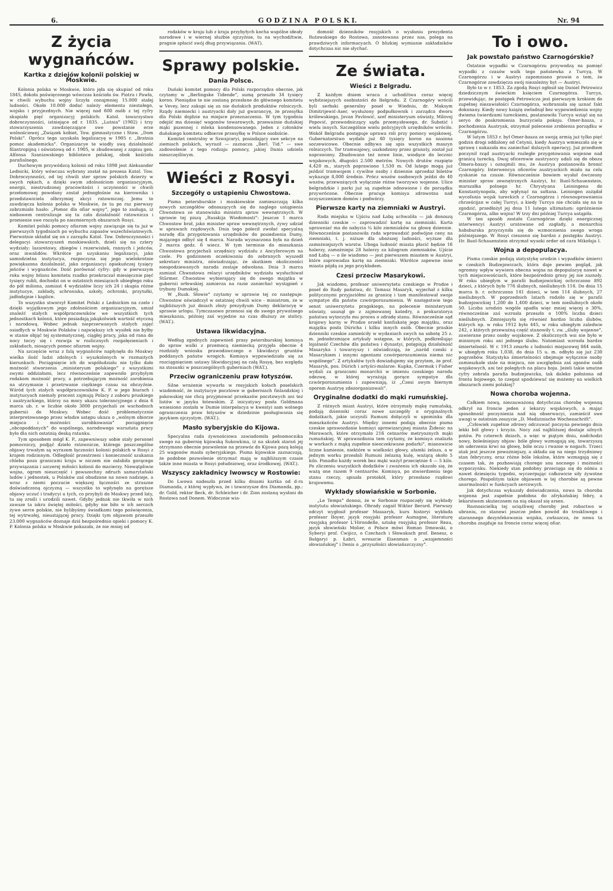6. G O D Z I N A P O L S K I. Nr. 94
Z życia wygnańców.
Kartka z dziejów kolonii polskiej w Moskwie.
Kolonia polska w Moskwie, która jęła się skupiać od roku 1845, dokoła poświęconego wówczas kościoła św. Piotra i Pawła, w chwili wybuchu wojny liczyła conajmniej 15.000 stałej ludności. Około 10.000 dodać należy elementu niestałego, wojska i przyjezdnych. Nie więcej nad 600 osób z tej cyfry skupiało pięć organizacyj polskich: Katol. towarzystwo dobroczynności, istniejące od r. 1835. „Lutnia“ (1902) i trzy stowarzyszenia zawdzięczające swe powstanie erze wolnościowej „Związek kobiet, Tow. gimnastyczne i Stow. „Dom Polski“. Oprócz tego uzyskała legalizacyę w 1905 r. „Bratnia pomoc akademicka“. Organizacye te wiodły swą działalność filantropijną i oświatową od r. 1905, w zbudowanej z zapisu gen. Alfonsa Szaniawskiego bibliotece polskiej, obok kościoła parafialnego.
Duchowym przywódzcą kolonii od roku 1898 jest Aleksander Lednicki, który wówczas wybrany został na prezesa Katol. Tow. Dobroczynności, od tej chwili ster spraw polskich dzierży w swych rękach, a dzięki swym zdolnościom organizacyjnym, energii, niestrudzonej pracowitości i uczynności w chwili przełomowej powołany został jednogłośnie na kierownika i przedstawiciela olbrzymiej akcyi ratowniczej. Jemu to zawdzięcza kolonia polska w Moskwie, że tu po raz pierwszy zabrzmiało hasło: „Pomoc dla ofiar wojny“, jego to zasługa, iż niebawem centralizuje się tu cała działalność ratownicza i promienie swe rozsyła po niezmiernych obszarach Rosyi.
Komitet polski pomocy ofiarom wojny zawiązuje się tu już w pierwszych tygodniach po wybuchu zapasów wszechświatowych. Pierwotnie składał się on z zarządu Katol. Tow. Dobroczynności i delegacyi stowarzyszeń moskiewskich, dzieli się na cztery wydziały: lazaretowy, zbiegów i rezerwistek, rannych i jeńców, oraz inwalidów. Wkrótce po uzyskaniu legalizacyi, jako samodzielna instytucya, rozpoczyna się jego wielokrotnie powiększona działalność, jako organizacyi opiekuńczej tysięcy jeńców i wygnańców. Dość porównać cyfry: gdy w pierwszym roku wojny bilans komitetu rzadko przekraczał miesięcznie pięć tysięcy rubli, dochodzi on w ostatnich miesiącach ubiegłego roku do pół miliona, zamiast 4 wydziałów liczy ich 24 i skupia różne instytucye, zakłady, schroniska, szkoły, ochronki, przytułki, jadłodajnie i kaplice.
To wszystko stworzył Komitet Polski z Lednickim na czele i dzięki wyjątkowym jego zdolnościom organizacyjnym, umiał znaleźć stałych współpracowników we wszystkich tych jednostkach kolonii, które posiadają jakąkolwiek wartość etyczną i narodową. Wobec jednak nieprzerwanych stałych zajęć osiadłych w Moskwie Polaków i największy ich wysiłek nie byłby w stanie objąć tej systematycznej, ciągłej pracy, jaka od rana do nocy toczy się i rozwija w rozlicznych rozgałęzieniach i zakładach, niosących pomoc ofiarom wojny.
Na szczęście wraz z falą wygnańców napłynęła do Moskwy wielka ilość ludzi zdolnych i wyszkolonych w rozmaitych kierunkach. Pociągnięcie ich do współudziału nie tylko dało możność stworzenia „ministeryum polskiego“ z wszystkimi swymi oddziałami, lecz równocześnie zapewniło przybyłym rodakom możność pracy, a potrzebującym możność zarobienia na utrzymanie i przetrwanie ciężkiego czasu na obczyźnie. Wśród tych stałych współpracowników K. P. w jego biurach i instytucyach niemały procent zajmują Polacy z zaboru pruskiego i austryackiego, którzy na mocy ukazu tolerancyjnego z dnia 6 marca ub. r. w liczbie około 3000 przyjechali ze wschodnich gubernii do Moskwy. Wobec dość problematycznie interpretowanego przez władze ustępu ukazu o „wolnym obiorze miejsca i możności zarobkowania“ pociągnięcie „obcopoddanych“ do wspólnego, narodowego warsztatu pracy było dla nich ostatnią deską ratunku.
Tym sposobem mógł K. P., zapewniwszy sobie stały personel pomocniczy, podjąć dzieło ratownicze, którego poszczególne objawy trwałym są wyrazem łączności kolonii polskich w Rosyi z krajem rodzinnym. Odległość przestrzeni i konieczność szukania chleba poza granicami kraju w niczem nie osłabiła gorącego przywiązania i szczerej miłości kolonii do macierzy. Niewątpliwie wojna, ogrom nieszczęść i powszechny odruch samarytański ludów i jednostek, u Polaków zaś obudzone na nowo nadzieje, a wraz z niemi poczucie większej łączności ze straszne doświadczoną ojczyzną — wszystko to wpłynęło na gorętsze objawy uczuć i tradycyi u tych, co przybyli do Moskwy przed laty, tu się zrośli i urodzili nawet. Gdyby jednak nie tkwiła w nich zawsze ta iskra świętej miłości, gdyby nie biło w ich sercach żywe serce polskie, nie bylibyśmy świadkami tego poświęcenia, tej wytrwałej, nieustającej pracy. Dzięki tym objawom przeszło 23.000 wygnańców doznaje dziś bezpośrednio opieki i pomocy K. P. Kolonia polska w Moskwie pokazała, że nie mniej od
rodaków w kraju lub z kraju przybyłych kocha wspólne ideały narodowe i w wiernej służbie ojczyźnie, tu na wychodźtwie, pragnie spłacić swój dług przywiązania. (WAT).
Sprawy polskie.
Dania Polsce.
Duński komitet pomocy dla Polski rozporządza obecnie, jak czytamy w „Berlingske Tidende“, sumą przeszło 34 tysięcy koron. Pieniądze te nie zostaną przesłane do głównego komitetu w Vevey, lecz zakupi się za nie duńskich produktów rolniczych. Rządy niemiecki i austryacki dały już gwarancyę, że przesyłka dla Polski dojdzie na miejsce przeznaczenia. W tym tygodniu odejść ma dziesięć wagonów towarowych, przeważnie duńskiej mąki pszennej i mleka kondensowanego. Jeden z członków duńskiego komitetu odbierze przesyłkę w Polsce osobiście.
Komitet centralny w Szwajcaryi, posiadający swe sekcye na ziemiach polskich, wyraził — zaznacza „Berl. Tid.“ — swe zadowolenie z tego rodzaju pomocy, jakiej Dania udziela nieszczęśliwym.
Wieści z Rosyi.
Szczegóły o ustąpieniu Chwostowa.
Pisma petersburskie i moskiewskie zamieszczają kilka nowych szczegółów odnoszących się do naglego ustąpienia Chwostowa ze stanowiska ministra spraw wewnętrznych. W sprawie tej piszą „Russkija Wiedomosti“: Jeszcze 1 marca Chwostow brał, jako minister spraw wewnętrznych, żywy udział w sprawach rządowych. Dnia tego polecił zwołać specyalną naradę dla przygotowania urzędników do posiedzenia Dumy, mającego odbyć się 4 marca. Narada wyznaczona była na dzień 2 marca godz. 6 wiecz. W tym terminie do mieszkania Chwostowa przyjechali urzędnicy wydziału z Ancyferowym na czele. Po godzinnem oczekiwaniu do zebranych wyszedł sekretarz ministra, oświadczając, że skutkiem okoliczności niespodziewanych narada zostaje odwołana. Dnia 3 marca zamiast Chwostowa relacyi urzędników wydziału wysłuchiwał Stürmer. Chwostow wybierający się do swego majątku w gubernii orłowskiej zamierza na razie zaniechać wystąpień z trybuny Dumskiej.
W „Rusk. Słowie“ czytamy w sprawie tej co następuje: Chwostow oświadczył w ostatniej chwili wice - ministrom, że w najbliższych już dniach złoży prezydyum Dumy deklaracyę w sprawie urlopu. Tymczasowo przenosi się do swego prywatnego mieszkania, później zaś wyjedzie na czas dłuższy ze stolicy. (WAT.).
Ustawa likwidacyjna.
Według zgodnych zapewnień prasy petersburskiej komisya do spraw walki z przemocą niemiecką przyjęła obecnie 4 rozdziały wniosku prawodawczego o likwidacyi gruntów poddanych państw wrogich. Komisya wypowiedziała się za rozciągnięciem ustawy likwidacyjnej na całą Rosyę, bez względu na stosunki w poszczególnych guberniach (WAT.).
Przeciw ograniczeniu praw łotyszów.
Silne wrażenie wywarła w rosyjskich kołach poselskich wiadomość, że instytucye pocztowe w guberniach finlandzkiej i pskowskiej nie chcą przyjmować przekazów pocztowych ani też listów w języku łotewskim. Z inicyatywy posła Goldmana wniesiono została w Dumie interpelacya w kwestyi sam wolnego ograniczenia praw łotyszów w dziedzinie posługiwania się językiem ojczystym. (WAT.).
Masło syberyjskie do Kijowa.
Specyalna rada żywnościowa zawiadomiła pełnomocnika swego na gubernię kijowską Sukowkina, iż na skutek starań jej otrzymano obecnie pozwolenie na przewóz do Kijowa pozą koleją 25 wagonów masła syberyjskiego. Pisma kijowskie zaznaczają, że podobne pozwolenie otrzymać mają w najbliższym czasie także inne miasta w Rosyi południowej, oraz środkowej. (WAT.).
Wszyscy zakładnicy lwowscy w Rostowie:
Do Lwowa nadeszła przed kilku dniami kartka od d-ra Diamanda, z której wypływa, że i towarzysze dra Diamanda, pp.: dr. Gold, rektor Beck, dr. Schleicher i dr. Zion zostaną wysłani do Rostowa nad Donem. Widocznie wia-
domość dzienników rosyjskich o wysłaniu prezydenta Rutowskiego do Rostowa, zanotowana przez nas, polega na prawdziwych informacyach. O blizkiej wymianie zakładników dotychczas nic nie słychać.
Ze świata.
Wieści z Belgradu.
Z każdym dniem wraca z uchodźtwa coraz więcej wybitniejszych osobistości do Belgradu. Z Czarnogóry wrócili byli serbski generalny poseł w Wiedniu, dr. Maksym Dimitrijewić-Aser, wysłużony podpułkownik i zarządca dworu królewskiego, Jovan Pavlowić, szef ministeryum oświaty, Milovoj Popović, przewodniczący sądu przemysłowego, dr. Subotić i wielu innych. Szczególnie wielu policyjnych urzędników wróciło. Wokół Belgradu postępuje uprawa roli przy pomocy wojskowej. Gubernatorstwo wydało już 40 tysięcy koron na nasiona soczewicowe. Obecnie odbywa się spis wszystkich maszyn rolniczych. Tor tramwajowy, uszkodzony przez granaty, został już naprawiony. Zbudowano też nowe linie, wiodące do lecznic wojskowych, długości 2.500 metrów. Nowych drutów rozpięto 4,420 m., starych poprawiono 1,530 m. Od lutego mogą już jeździć tramwajem i cywilne osoby i dziennie sprzedaż biletów wykazuje 8,000 średnio. Prócz wozów osobowych jeździ do 40 wozów, przewożących wyłącznie różne tworzywo wojenne. Ulice belgradzkie i parki już są zupełnie odnowione i do porządku przywrócone. Obecnie pracuje komisya zdrowotna nad oczyszczeniem domów i podwórzy.
Pierwsze karty na ziemniaki w Austryi.
Rada miejska w Ujściu nad Łabą uchwaliła — jak donoszą dzienniki czeskie — zaprowadzić kartę na ziemniaki. Karta uprawniać ma do nabycia ¼ kilo ziemniaków na głowę dziennie. Równocześnie postanowiła rada wprowadzić podwójne ceny na ziemniaki, t. j. niższe dla uboższej ludności, wyższe dla zamożniejszych warstw. Uboga ludność miasta płacić będzie 16 halerzy, zamożniejsi 28 halerzy za kilogram ziemniaków. Ujście nad Łabą — o ile wiadomo — jest pierwszem miastem w Austryi, które zaprowadza kartę na ziemniaki. Wkrótce zapewne inne miasta pójdą za jego przykładem.
Czesi przeciw Masarykowi.
Jak wiadomo, profesor uniwersytetu czeskiego w Pradze i poseł do Rady państwa, dr. Tomasz Masaryk, wyjechał z kilku politycznymi przyjaciółmi za granicę i tam manifestował swoje sympatye dla państw czwórporozumienia. W następstwie tego senat uniwersytetu pragskiego, na polecenie ministeryum oświaty, usunął go z zajmowanej katedry, a prokuratorya państwa wytoczyła mu proces o zdradę stanu. Równocześnie sąd krajowy karny w Pradze orzekł konfiskatę jego majątku, oraz majątku posła Düricha i kilku innych osób. Obecnie praskie dzienniki czeskie zamieściły w wydaniach swych na sobotę 25 z. m. jednobrzmiące artykuły wstępne, w których, podkreślając lojalność Czechów dla państwa i dynastyi, potępiają działalność Masaryka i towarzyszy i oświadczają, że „naród czeski z Masarykiem i innymi agentami czwórporozumienia niema nic wspólnego“. Z artykułów tych dowiadujemy się przytem, że prof. Masaryk, pos. Dürich i artyści-malarze: Kupka, Czermak i Fisher wydali za granicami monarchii w imieniu czeskiego narodu odezwę, w której wyrażają gorące sympatye dla czwórporozumienia i zapewniają, iż „Czesi swym biernym oporem Austryę zdezorganizowali“.
Oryginalne dodatki do mąki rumuńskiej.
Z różnych miast Austryi, które otrzymały mąkę rumuńską, podają dzienniki coraz nowe szczegóły o oryginalnych dodatkach, jakie uczynili Rumuni dołączyli w upominku dla mieszkańców Austryi. Między innemi podają obecnie pisma czeskie sprawozdanie komisyi aprowizacyjnej miasta Židenic na Morawach, które otrzymało 216 cetnarów metryoznych mąki rumuńskiej. W sprawozdaniu tem czytamy, że komisya znalazła w workach z mąką zupełnie nieoczekiwane podarki“, mianowicie liczne kamienie, niektóre w wielkości głowy, ułamki żelaza, a w jednym worku przesłali Rumuni żelazną kulę, ważącą około 5 kilo. Ponadto każdy worek bez mąki ważył przeciętnie 4 — 5 kilo. Po zliczeniu wszystkich dodatków i zważeniu ich okazało się, że ważą one razem 9 centnarów. Komisya, po stwierdzeniu tego stanu rzeczy, spisała protokół, który przesłano rządowi krajowemu.
Wykłady słowiańskie w Sorbonie.
„Le Temps“ donosi, że w Sorbonie rozpoczęły się wykłady instytutu słowiańskiego. Obrady zagaił Wiktor Berard. Pierwszy odczyt wygłosił profesor Massaryk, kurs historyi wykłada profesor Boyer, język rosyjski profesor Aumagne, literaturę rosyjską profesor L'Hirondelle, sztukę rosyjską profesor Reau, język słowieński Molier, o Polsce mówi Roman Dmowski, o Syberyi prof. Cwijicz, o Czechach i Słowakach prof. Benesz, o Bułgaryi p. Łabri, wreszcie Eisenman o „wzajemności słowiańskiej“ i Denis o „przyszłości słowiańszczyzny“.
To i owo.
Jak powstało państwo Czarnogórskie?
Ostatnie wypadki w Czarnogórzu przywodzą na pamięć wypadki z czasów walk tego państewka z Turcyą. W Czarnogórzu i w Austryi zapomniano prawie o tem, że Czarnogórze zawdzięcza swój niezależny byt — Austryi.
Było to w r. 1853. Za zgodą Rosyi ogłosił się Daniel Petrowicz dziedzicznym świeckim księciem Czarnogórza. Turcya, przewidując, że postępek Petrowicza jest pierwszym krokiem do zupełnej niezawisłości Czarnogórza, wzbraniała się uznać fakt dokonany. Kiedy nowy książę owładnął bez wypowiedzenia wojny dwiema twierdzami tureckiemi, postanowiła Turcya wziąć się na seryo do poskromienia burzyciela pokoju. Omer-basza, z pochodzenia Austryak, otrzymał polecenie zrobienia porządku w Czarnogórzu.
W lutym 1853 r. był Omer-basza ze swoją armią już tylko pięć godzin drogi oddalony od Cetynii, kiedy Austrya wmieszała się w sprawę i nakazała mu zaniechać dalszych operacyj. Już przedtem poczynił rząd austryacki rozległe przygotowania wojenne nad granicą turecką. Dwaj oficerowie austryaccy udali się do obozu Omera-baszy i oznajmili mu, że Austrya postanowiła bronić Czarnogóry. Interwencya oficerów austryackich miała na celu zyskanie na czasie. Równocześnie bowiem wysłał ówczesny minister spraw zewnętrznych Austryi, hr. Buol-Schauenstein, marszałka polnego hr. Chrystyana Leiningena do Konstantynopola, aby wpłynąć na sułtana. Leiningen zażądał wycofania wojsk tureckich z Czarnogórza i równouprawnienia chrześcijan w całej Turcyi, a kiedy Turcya nie chciała się na to zgodzić, przedłożył jej dnia 11 lutego ultimatum: opróżnienie Czarnogórza, albo wojna! W trzy dni później Turcya ustąpiła.
W ten sposób zostało Czarnogórze dzięki energicznej interwencyi Austryi uratowane od zagłady, a monarchia habsburska przyczyniła się do wzmocnienia swego wroga późniejszego. W Rosyi cieszono się bardzo z postępku Austryi. Hr. Buol-Schauenstein otrzymał wysoki order od cara Mikołaja I.
Wojna a depopulacya.
Pisma czeskie podają statystykę urodzin i wypadków śmierci w czeskich Budzejowicach, która daje pewien pogląd, jak ogromny wpływ wywiera obecna wojna na depopulacyę nawet w tych miejscowościach, które bezpośrednio grozy jej nie zaznały. W roku ubiegłym w parafii budzejowickiej ochrzczono 892 dzieci, z których było 776 ślubnych, nieślubnych 116. Do dnia 15 marca b. r. ochrzczono 141 dzieci, w tem 114 ślubnych, 27 nieślubnych. W poprzednich latach rodziło się w parafii budzejowickiej 1,200 do 1,400 dzieci, w tem nieślubnych około 50. Liczba urodzin wogóle spadła więc mniej więcej o 30%, równocześnie zaś wzrosła przeszło o 100% liczba dzieci nieślubnych. Zmniejszyła się również bardzo liczba ślubów, których np. w roku 1912 było 445, w roku ubiegłym zaledwie 242, z których przeważną część stanowiły t. zw. „śluby wojenne“, zawierane przez osoby wojskowe. Z okolicznych wsi nie było w minionym roku ani jednego ślubu. Natomiast wzrosła bardzo śmiertelność. W r. 1913 zmarło z ludności miejscowej 864 osób, w ubiegłym roku 1,038, do dnia 15 u. m. odbyło się już 230 pogrzebów. Statystyka śmiertelności obejmuje wyłącznie osoby zamieszkałe stale na miejscu, nie uwzględnia zaś zgonów osób wojskowych, ani też poległych na placu boju. Jeżeli takie smutne cyfry zebrała parafia budzejowicka, tak daleko położona od frontu bojowego, to czegoż spodziewać się możemy na wielkich obszarach ziemi polskiej?
Nowa choroba wojenna.
Całkiem nową, niezauważoną dotychczas chorobę wojenną odkrył na froncie jeden z lekarzy wojskowych, a mając sposobność poczynienia nad nią obserwacyi, zamieścił swe uwagi w ostatnim zeszycie „D. Medizinische Wochenschrift“.
„Człowiek zupełnie zdrowy odczuwać poczyna pewnego dnia lekki ból głowy i krzyża. Nocy zaś najbliższej dostaje silnych potów. Po czterech dniach, a więc w piątym dniu, nadchodzi nowy, boleśniejszy objaw: bóle głowy wzmagają się, towarzyszą im uderzenia krwi na głowę, bóle oczu i rwanie w nogach. Trzeci atak jest jeszcze poważniejszy, a składa się na niego trzydniowy stan febryczny, oraz różne bóle lokalne, które wzmagają się z czasem tak, że pozbawiają chorego snu nocnego i możności wypoczynku. Niekiedy stan podobny przeciąga się do ośmiu a nawet dziesięciu tygodni, wyczerpując całkowicie siły żywotne chorego. Pospolitym także objawem w tej chorobie są pewne anormalności w funkcyach sercowych.
Jak dotychczas wykazały doświadczenia, nowa ta choroba wojenna jest zupełnie podobna do afrykańskiej febry, a lekarstwem skutecznem na nią okazał się arsen.
Roznosicielką tej uciążliwej choroby jest robactwo w ubraniu, co stanowi jeszcze jeden powód do troskliwego i starannego dezynfekowania wojska, zwłaszcza, że nowa ta choroba znajduje na froncie coraz więcej ofiar.